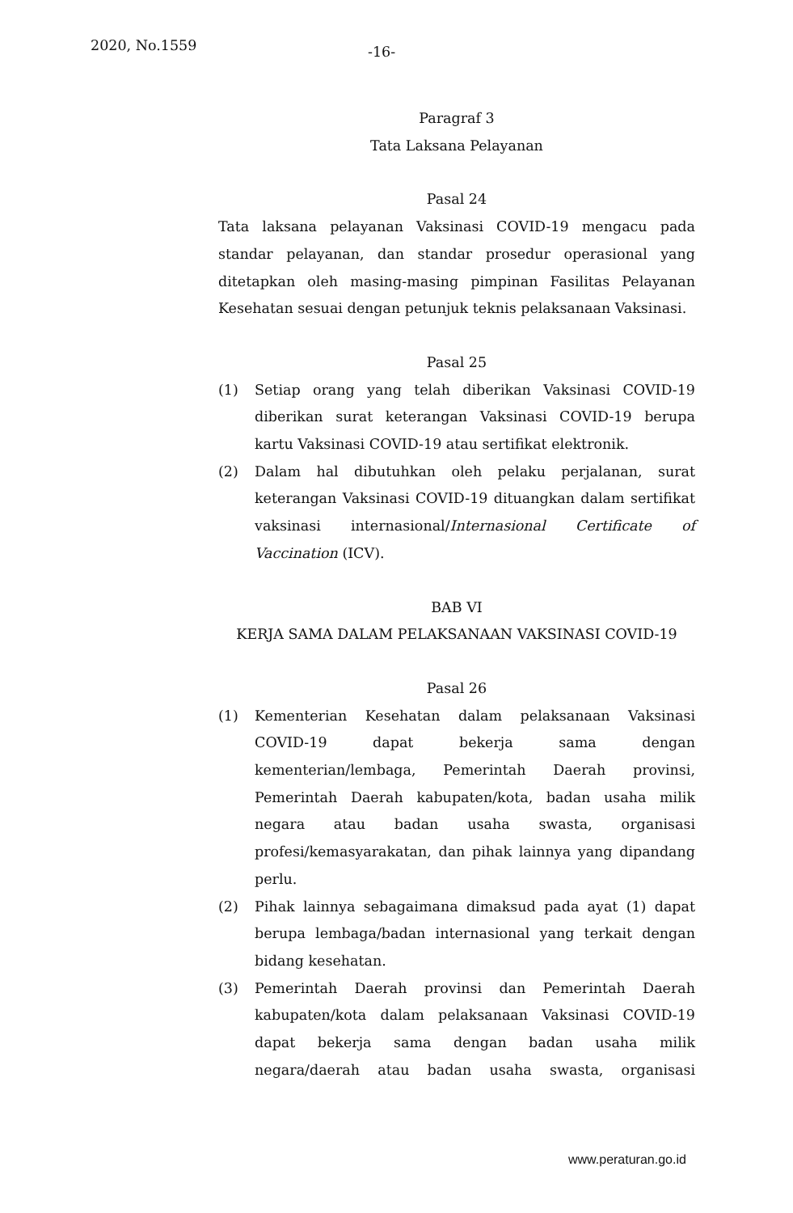2020, No.1559 -16-
Paragraf 3
Tata Laksana Pelayanan
Pasal 24
Tata laksana pelayanan Vaksinasi COVID-19 mengacu pada standar pelayanan, dan standar prosedur operasional yang ditetapkan oleh masing-masing pimpinan Fasilitas Pelayanan Kesehatan sesuai dengan petunjuk teknis pelaksanaan Vaksinasi.
Pasal 25
(1) Setiap orang yang telah diberikan Vaksinasi COVID-19 diberikan surat keterangan Vaksinasi COVID-19 berupa kartu Vaksinasi COVID-19 atau sertifikat elektronik.
(2) Dalam hal dibutuhkan oleh pelaku perjalanan, surat keterangan Vaksinasi COVID-19 dituangkan dalam sertifikat vaksinasi internasional/Internasional Certificate of Vaccination (ICV).
BAB VI
KERJA SAMA DALAM PELAKSANAAN VAKSINASI COVID-19
Pasal 26
(1) Kementerian Kesehatan dalam pelaksanaan Vaksinasi COVID-19 dapat bekerja sama dengan kementerian/lembaga, Pemerintah Daerah provinsi, Pemerintah Daerah kabupaten/kota, badan usaha milik negara atau badan usaha swasta, organisasi profesi/kemasyarakatan, dan pihak lainnya yang dipandang perlu.
(2) Pihak lainnya sebagaimana dimaksud pada ayat (1) dapat berupa lembaga/badan internasional yang terkait dengan bidang kesehatan.
(3) Pemerintah Daerah provinsi dan Pemerintah Daerah kabupaten/kota dalam pelaksanaan Vaksinasi COVID-19 dapat bekerja sama dengan badan usaha milik negara/daerah atau badan usaha swasta, organisasi
www.peraturan.go.id